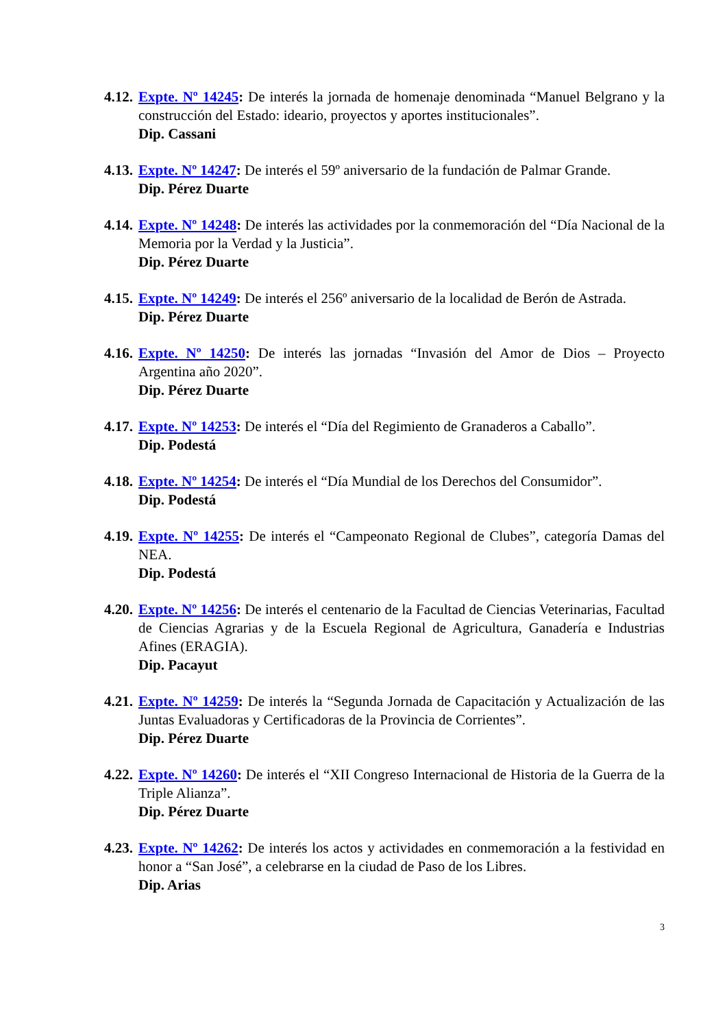4.12.
Expte. Nº 14245: De interés la jornada de homenaje denominada “Manuel Belgrano y la construcción del Estado: ideario, proyectos y aportes institucionales”.
Dip. Cassani
4.13.
Expte. Nº 14247: De interés el 59º aniversario de la fundación de Palmar Grande.
Dip. Pérez Duarte
4.14.
Expte. Nº 14248: De interés las actividades por la conmemoración del “Día Nacional de la Memoria por la Verdad y la Justicia”.
Dip. Pérez Duarte
4.15.
Expte. Nº 14249: De interés el 256º aniversario de la localidad de Berón de Astrada.
Dip. Pérez Duarte
4.16.
Expte. Nº 14250: De interés las jornadas “Invasión del Amor de Dios – Proyecto Argentina año 2020”.
Dip. Pérez Duarte
4.17.
Expte. Nº 14253: De interés el “Día del Regimiento de Granaderos a Caballo”.
Dip. Podestá
4.18.
Expte. Nº 14254: De interés el “Día Mundial de los Derechos del Consumidor”.
Dip. Podestá
4.19.
Expte. Nº 14255: De interés el “Campeonato Regional de Clubes”, categoría Damas del NEA.
Dip. Podestá
4.20.
Expte. Nº 14256: De interés el centenario de la Facultad de Ciencias Veterinarias, Facultad de Ciencias Agrarias y de la Escuela Regional de Agricultura, Ganadería e Industrias Afines (ERAGIA).
Dip. Pacayut
4.21.
Expte. Nº 14259: De interés la “Segunda Jornada de Capacitación y Actualización de las Juntas Evaluadoras y Certificadoras de la Provincia de Corrientes”.
Dip. Pérez Duarte
4.22.
Expte. Nº 14260: De interés el “XII Congreso Internacional de Historia de la Guerra de la Triple Alianza”.
Dip. Pérez Duarte
4.23.
Expte. Nº 14262: De interés los actos y actividades en conmemoración a la festividad en honor a “San José”, a celebrarse en la ciudad de Paso de los Libres.
Dip. Arias
3